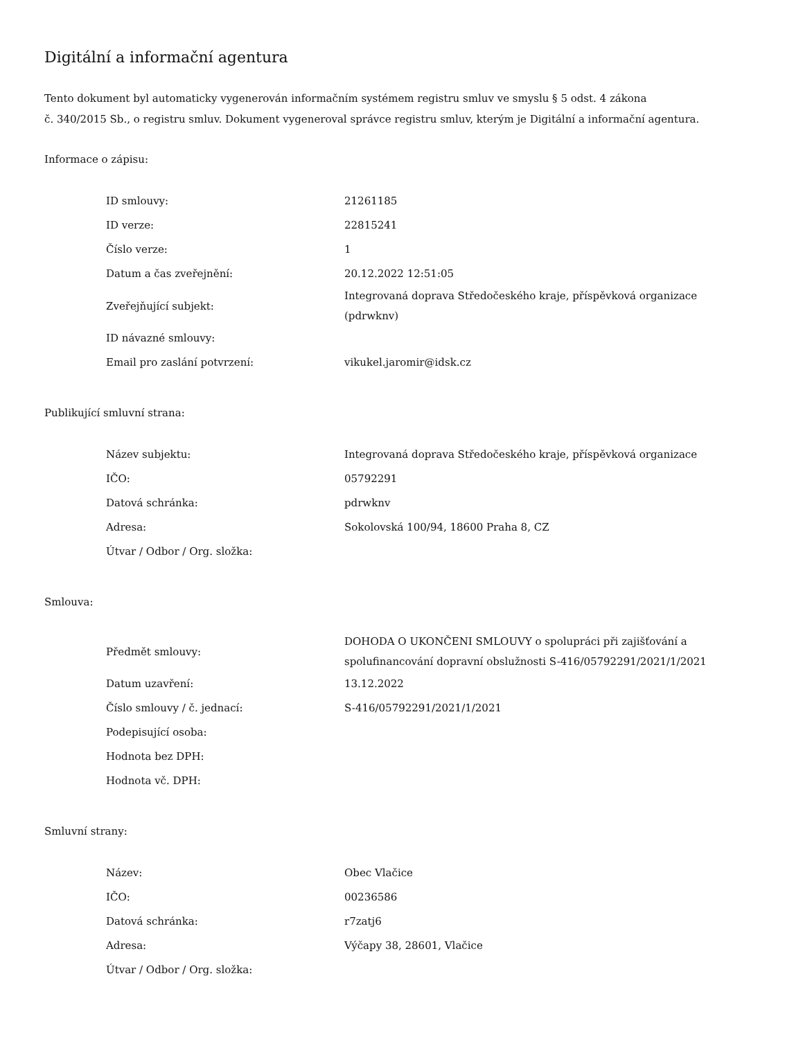Digitální a informační agentura
Tento dokument byl automaticky vygenerován informačním systémem registru smluv ve smyslu § 5 odst. 4 zákona
č. 340/2015 Sb., o registru smluv. Dokument vygeneroval správce registru smluv, kterým je Digitální a informační agentura.
Informace o zápisu:
| ID smlouvy: | 21261185 |
| ID verze: | 22815241 |
| Číslo verze: | 1 |
| Datum a čas zveřejnění: | 20.12.2022 12:51:05 |
| Zveřejňující subjekt: | Integrovaná doprava Středočeského kraje, příspěvková organizace (pdrwknv) |
| ID návazné smlouvy: | |
| Email pro zaslání potvrzení: | vikukel.jaromir@idsk.cz |
Publikující smluvní strana:
| Název subjektu: | Integrovaná doprava Středočeského kraje, příspěvková organizace |
| IČO: | 05792291 |
| Datová schránka: | pdrwknv |
| Adresa: | Sokolovská 100/94, 18600 Praha 8, CZ |
| Útvar / Odbor / Org. složka: | |
Smlouva:
| Předmět smlouvy: | DOHODA O UKONČENI SMLOUVY o spolupráci při zajišťování a spolufinancování dopravní obslužnosti S-416/05792291/2021/1/2021 |
| Datum uzavření: | 13.12.2022 |
| Číslo smlouvy / č. jednací: | S-416/05792291/2021/1/2021 |
| Podepisující osoba: | |
| Hodnota bez DPH: | |
| Hodnota vč. DPH: | |
Smluvní strany:
| Název: | Obec Vlačice |
| IČO: | 00236586 |
| Datová schránka: | r7zatj6 |
| Adresa: | Výčapy 38, 28601, Vlačice |
| Útvar / Odbor / Org. složka: | |